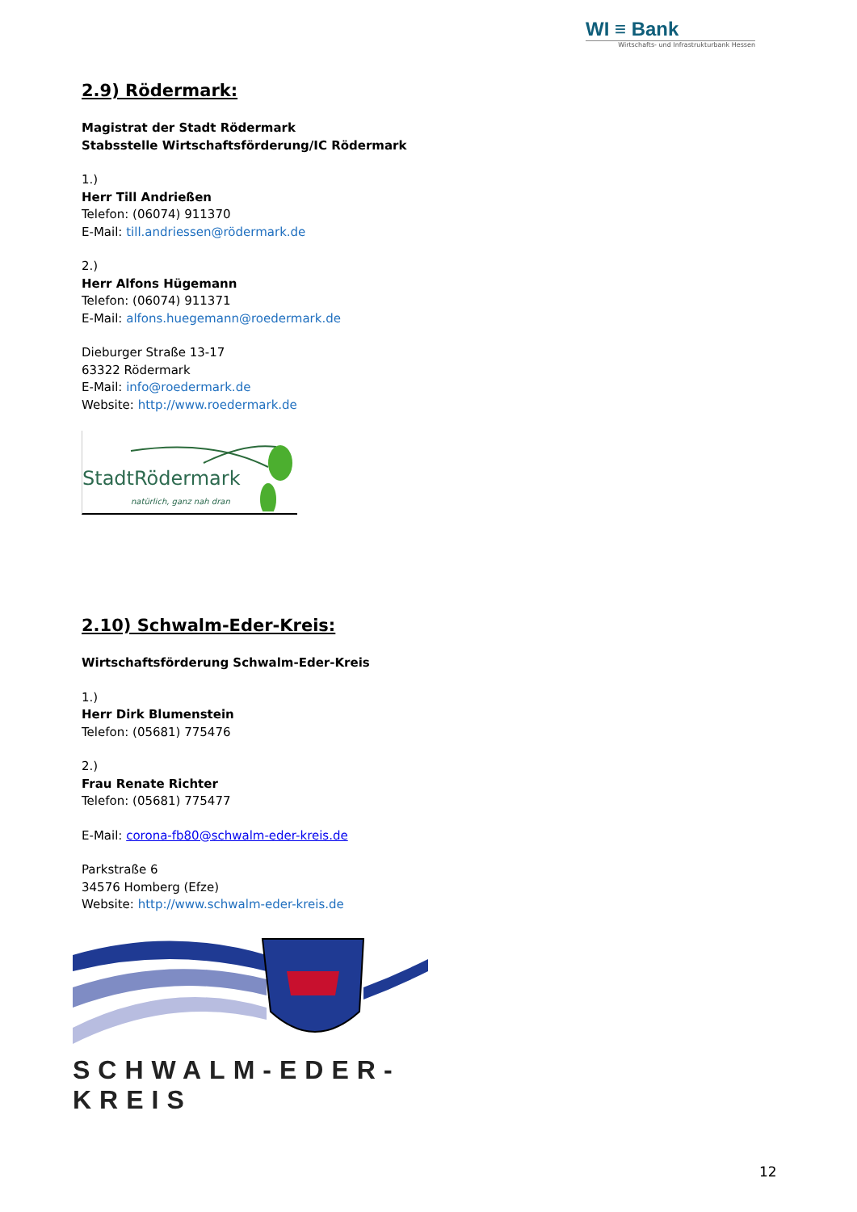WI ≡ Bank
Wirtschafts- und Infrastrukturbank Hessen
2.9) Rödermark:
Magistrat der Stadt Rödermark
Stabsstelle Wirtschaftsförderung/IC Rödermark
1.)
Herr Till Andrießen
Telefon: (06074) 911370
E-Mail: till.andriessen@rödermark.de
2.)
Herr Alfons Hügemann
Telefon: (06074) 911371
E-Mail: alfons.huegemann@roedermark.de
Dieburger Straße 13-17
63322 Rödermark
E-Mail: info@roedermark.de
Website: http://www.roedermark.de
StadtRödermark
natürlich, ganz nah dran
2.10) Schwalm-Eder-Kreis:
Wirtschaftsförderung Schwalm-Eder-Kreis
1.)
Herr Dirk Blumenstein
Telefon: (05681) 775476
2.)
Frau Renate Richter
Telefon: (05681) 775477
E-Mail: corona-fb80@schwalm-eder-kreis.de
Parkstraße 6
34576 Homberg (Efze)
Website: http://www.schwalm-eder-kreis.de
SCHWALM-EDER-KREIS
12